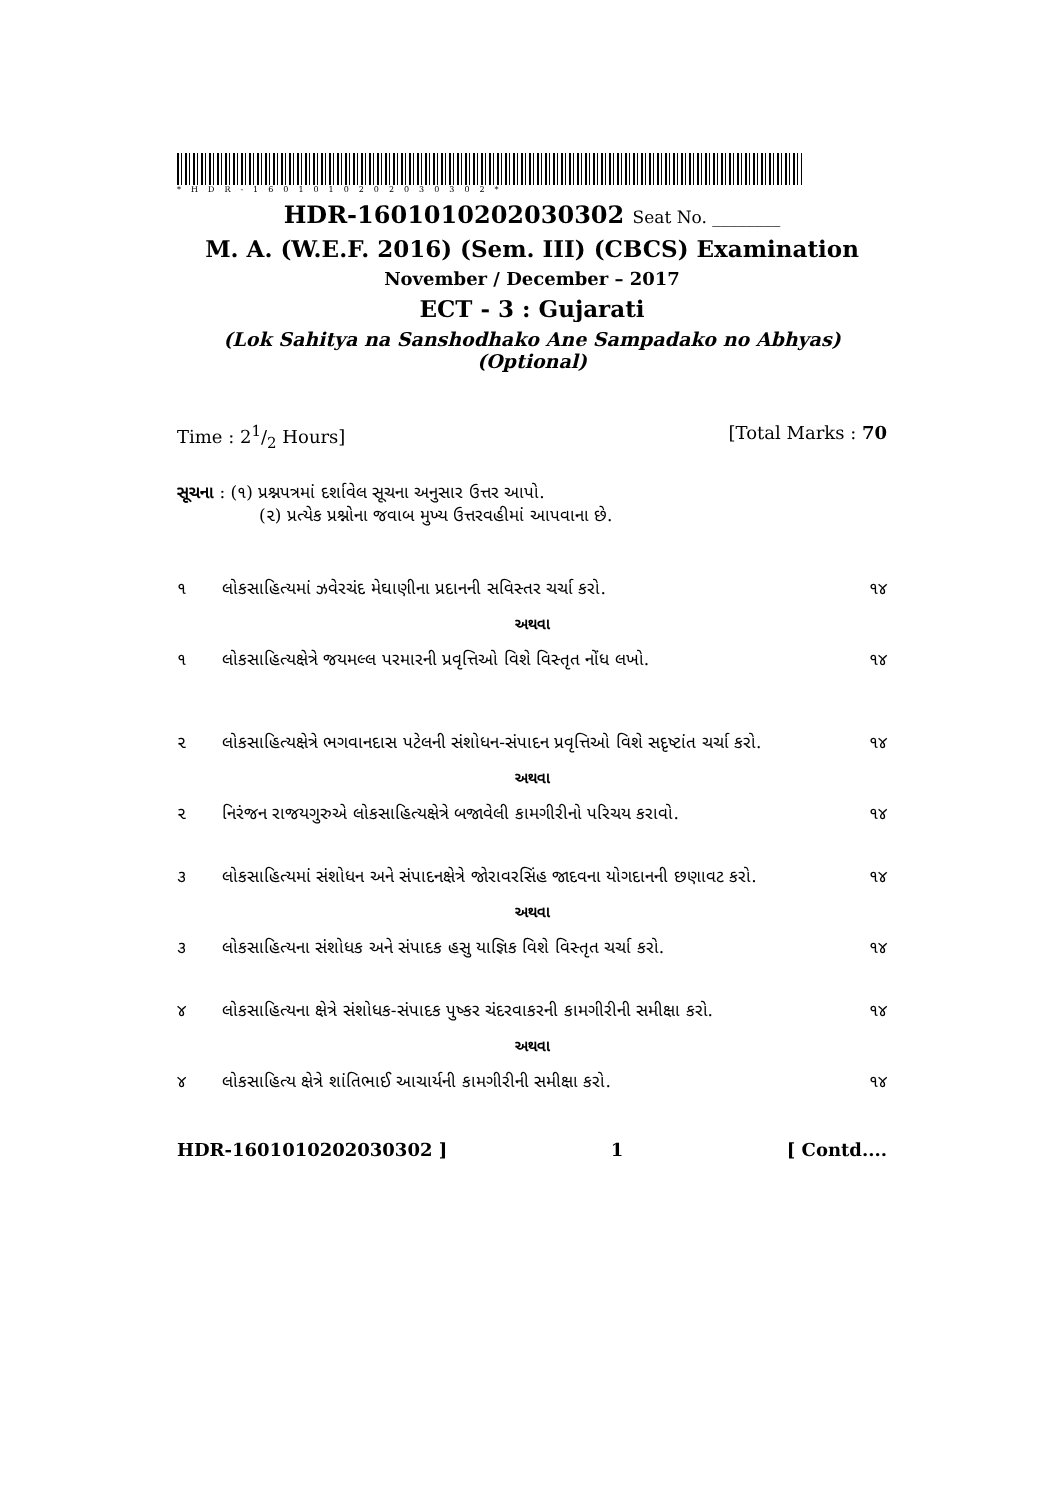*HDR-1601010202030302*
HDR-1601010202030302 Seat No. ________
M. A. (W.E.F. 2016) (Sem. III) (CBCS) Examination
November / December – 2017
ECT - 3 : Gujarati
(Lok Sahitya na Sanshodhako Ane Sampadako no Abhyas)
(Optional)
Time : 21/2 Hours] [Total Marks : 70
સૂચના : (૧) પ્રશ્નપત્રમાં દર્શાવેલ સૂચના અનુસાર ઉત્તર આપો.
(૨) પ્રત્યેક પ્રશ્નોના જવાબ મુખ્ય ઉત્તરવહીમાં આપવાના છે.
૧ લોકસાહિત્યમાં ઝવેરચંદ મેઘાણીના પ્રદાનની સવિસ્તર ચર્ચા કરો. ૧૪
અથવા
૧ લોકસાહિત્યક્ષેત્રે જયમલ્લ પરમારની પ્રવૃત્તિઓ વિશે વિસ્તૃત નોંધ લખો. ૧૪
૨ લોકસાહિત્યક્ષેત્રે ભગવાનદાસ પટેલની સંશોધન-સંપાદન પ્રવૃત્તિઓ વિશે સદૃષ્ટાંત ચર્ચા કરો. ૧૪
અથવા
૨ નિરંજન રાજયગુરુએ લોકસાહિત્યક્ષેત્રે બજાવેલી કામગીરીનો પરિચય કરાવો. ૧૪
૩ લોકસાહિત્યમાં સંશોધન અને સંપાદનક્ષેત્રે જોરાવરસિંહ જાદવના યોગદાનની છણાવટ કરો. ૧૪
અથવા
૩ લોકસાહિત્યના સંશોધક અને સંપાદક હસુ યાજ્ઞિક વિશે વિસ્તૃત ચર્ચા કરો. ૧૪
૪ લોકસાહિત્યના ક્ષેત્રે સંશોધક-સંપાદક પુષ્કર ચંદરવાકરની કામગીરીની સમીક્ષા કરો. ૧૪
અથવા
૪ લોકસાહિત્ય ક્ષેત્રે શાંતિભાઈ આચાર્યની કામગીરીની સમીક્ષા કરો. ૧૪
HDR-1601010202030302 ] 1 [ Contd....